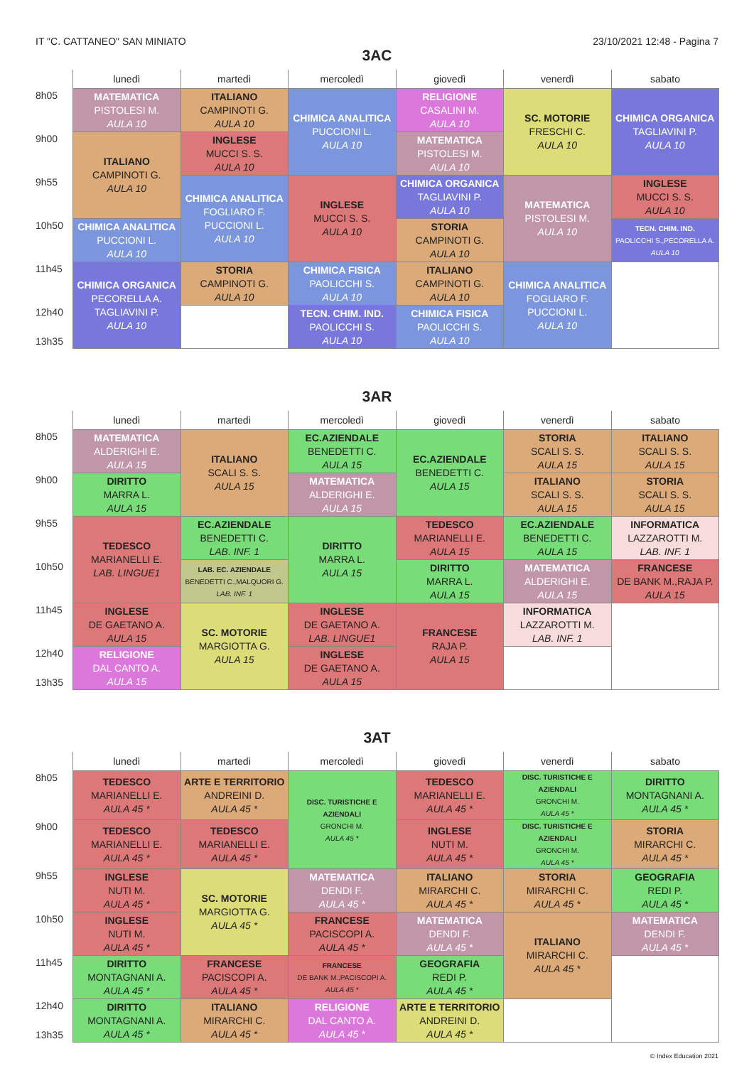IT "C. CATTANEO" SAN MINIATO 23/10/2021 12:48 - Pagina 7
3AC
| | lunedì | martedì | mercoledì | giovedì | venerdì | sabato |
| --- | --- | --- | --- | --- | --- | --- |
| 8h05 | MATEMATICA PISTOLESI M. AULA 10 | ITALIANO CAMPINOTI G. AULA 10 | CHIMICA ANALITICA PUCCIONI L. AULA 10 | RELIGIONE CASALINI M. AULA 10 | SC. MOTORIE FRESCHI C. AULA 10 | CHIMICA ORGANICA TAGLIAVINI P. AULA 10 |
| 9h00 | ITALIANO CAMPINOTI G. AULA 10 | INGLESE MUCCI S. S. AULA 10 | | MATEMATICA PISTOLESI M. AULA 10 | | |
| 9h55 | | CHIMICA ANALITICA FOGLIARO F. PUCCIONI L. AULA 10 | INGLESE MUCCI S. S. AULA 10 | CHIMICA ORGANICA TAGLIAVINI P. AULA 10 | MATEMATICA PISTOLESI M. AULA 10 | INGLESE MUCCI S. S. AULA 10 |
| 10h50 | CHIMICA ANALITICA PUCCIONI L. AULA 10 | | | STORIA CAMPINOTI G. AULA 10 | | TECN. CHIM. IND. PAOLICCHI S.,PECORELLA A. AULA 10 |
| 11h45 | CHIMICA ORGANICA PECORELLA A. TAGLIAVINI P. AULA 10 | STORIA CAMPINOTI G. AULA 10 | CHIMICA FISICA PAOLICCHI S. AULA 10 | ITALIANO CAMPINOTI G. AULA 10 | CHIMICA ANALITICA FOGLIARO F. PUCCIONI L. AULA 10 | |
| 12h40 13h35 | | | TECN. CHIM. IND. PAOLICCHI S. AULA 10 | CHIMICA FISICA PAOLICCHI S. AULA 10 | | |
3AR
| | lunedì | martedì | mercoledì | giovedì | venerdì | sabato |
| --- | --- | --- | --- | --- | --- | --- |
| 8h05 | MATEMATICA ALDERIGHI E. AULA 15 | ITALIANO SCALI S. S. AULA 15 | EC.AZIENDALE BENEDETTI C. AULA 15 | EC.AZIENDALE BENEDETTI C. AULA 15 | STORIA SCALI S. S. AULA 15 | ITALIANO SCALI S. S. AULA 15 |
| 9h00 | DIRITTO MARRA L. AULA 15 | | MATEMATICA ALDERIGHI E. AULA 15 | | ITALIANO SCALI S. S. AULA 15 | STORIA SCALI S. S. AULA 15 |
| 9h55 | TEDESCO MARIANELLI E. LAB. LINGUE1 | EC.AZIENDALE BENEDETTI C. LAB. INF. 1 | DIRITTO MARRA L. AULA 15 | TEDESCO MARIANELLI E. AULA 15 | EC.AZIENDALE BENEDETTI C. AULA 15 | INFORMATICA LAZZAROTTI M. LAB. INF. 1 |
| 10h50 | | LAB. EC. AZIENDALE BENEDETTI C.,MALQUORI G. LAB. INF. 1 | | DIRITTO MARRA L. AULA 15 | MATEMATICA ALDERIGHI E. AULA 15 | FRANCESE DE BANK M.,RAJA P. AULA 15 |
| 11h45 | INGLESE DE GAETANO A. AULA 15 | SC. MOTORIE MARGIOTTA G. AULA 15 | INGLESE DE GAETANO A. LAB. LINGUE1 | FRANCESE RAJA P. AULA 15 | INFORMATICA LAZZAROTTI M. LAB. INF. 1 | |
| 12h40 13h35 | RELIGIONE DAL CANTO A. AULA 15 | | INGLESE DE GAETANO A. AULA 15 | | | |
3AT
| | lunedì | martedì | mercoledì | giovedì | venerdì | sabato |
| --- | --- | --- | --- | --- | --- | --- |
| 8h05 | TEDESCO MARIANELLI E. AULA 45 * | ARTE E TERRITORIO ANDREINI D. AULA 45 * | DISC. TURISTICHE E AZIENDALI GRONCHI M. AULA 45 * | TEDESCO MARIANELLI E. AULA 45 * | DISC. TURISTICHE E AZIENDALI GRONCHI M. AULA 45 * | DIRITTO MONTAGNANI A. AULA 45 * |
| 9h00 | TEDESCO MARIANELLI E. AULA 45 * | TEDESCO MARIANELLI E. AULA 45 * | | INGLESE NUTI M. AULA 45 * | DISC. TURISTICHE E AZIENDALI GRONCHI M. AULA 45 * | STORIA MIRARCHI C. AULA 45 * |
| 9h55 | INGLESE NUTI M. AULA 45 * | SC. MOTORIE MARGIOTTA G. AULA 45 * | MATEMATICA DENDI F. AULA 45 * | ITALIANO MIRARCHI C. AULA 45 * | STORIA MIRARCHI C. AULA 45 * | GEOGRAFIA REDI P. AULA 45 * |
| 10h50 | INGLESE NUTI M. AULA 45 * | | FRANCESE PACISCOPI A. AULA 45 * | MATEMATICA DENDI F. AULA 45 * | ITALIANO MIRARCHI C. AULA 45 * | MATEMATICA DENDI F. AULA 45 * |
| 11h45 | DIRITTO MONTAGNANI A. AULA 45 * | FRANCESE PACISCOPI A. AULA 45 * | FRANCESE DE BANK M.,PACISCOPI A. AULA 45 * | GEOGRAFIA REDI P. AULA 45 * | | |
| 12h40 13h35 | DIRITTO MONTAGNANI A. AULA 45 * | ITALIANO MIRARCHI C. AULA 45 * | RELIGIONE DAL CANTO A. AULA 45 * | ARTE E TERRITORIO ANDREINI D. AULA 45 * | | |
© Index Education 2021